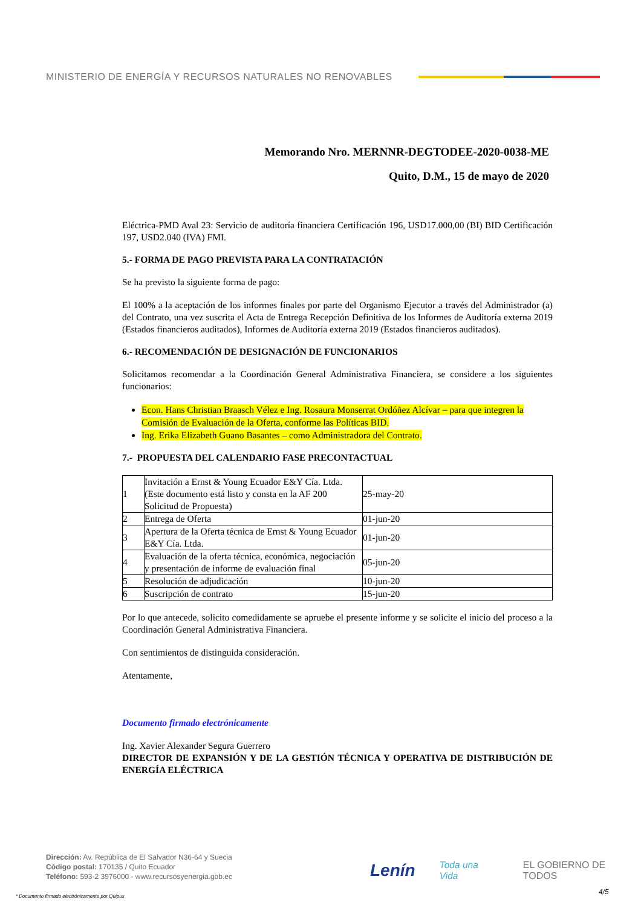MINISTERIO DE ENERGÍA Y RECURSOS NATURALES NO RENOVABLES
Memorando Nro. MERNNR-DEGTODEE-2020-0038-ME
Quito, D.M., 15 de mayo de 2020
Eléctrica-PMD Aval 23: Servicio de auditoría financiera Certificación 196, USD17.000,00 (BI) BID Certificación 197, USD2.040 (IVA) FMI.
5.- FORMA DE PAGO PREVISTA PARA LA CONTRATACIÓN
Se ha previsto la siguiente forma de pago:
El 100% a la aceptación de los informes finales por parte del Organismo Ejecutor a través del Administrador (a) del Contrato, una vez suscrita el Acta de Entrega Recepción Definitiva de los Informes de Auditoría externa 2019 (Estados financieros auditados), Informes de Auditoría externa 2019 (Estados financieros auditados).
6.- RECOMENDACIÓN DE DESIGNACIÓN DE FUNCIONARIOS
Solicitamos recomendar a la Coordinación General Administrativa Financiera, se considere a los siguientes funcionarios:
Econ. Hans Christian Braasch Vélez e Ing. Rosaura Monserrat Ordóñez Alcívar – para que integren la Comisión de Evaluación de la Oferta, conforme las Políticas BID.
Ing. Erika Elizabeth Guano Basantes – como Administradora del Contrato.
7.- PROPUESTA DEL CALENDARIO FASE PRECONTACTUAL
| 1 | Invitación a Ernst & Young Ecuador E&Y Cía. Ltda. (Este documento está listo y consta en la AF 200 Solicitud de Propuesta) | 25-may-20 |
| 2 | Entrega de Oferta | 01-jun-20 |
| 3 | Apertura de la Oferta técnica de Ernst & Young Ecuador E&Y Cía. Ltda. | 01-jun-20 |
| 4 | Evaluación de la oferta técnica, económica, negociación y presentación de informe de evaluación final | 05-jun-20 |
| 5 | Resolución de adjudicación | 10-jun-20 |
| 6 | Suscripción de contrato | 15-jun-20 |
Por lo que antecede, solicito comedidamente se apruebe el presente informe y se solicite el inicio del proceso a la Coordinación General Administrativa Financiera.
Con sentimientos de distinguida consideración.
Atentamente,
Documento firmado electrónicamente
Ing. Xavier Alexander Segura Guerrero
DIRECTOR DE EXPANSIÓN Y DE LA GESTIÓN TÉCNICA Y OPERATIVA DE DISTRIBUCIÓN DE ENERGÍA ELÉCTRICA
Dirección: Av. República de El Salvador N36-64 y Suecia
Código postal: 170135 / Quito Ecuador
Teléfono: 593-2 3976000 - www.recursosyenergia.gob.ec
Lenín Toda una Vida EL GOBIERNO DE TODOS
* Documento firmado electrónicamente por Quipux
4/5